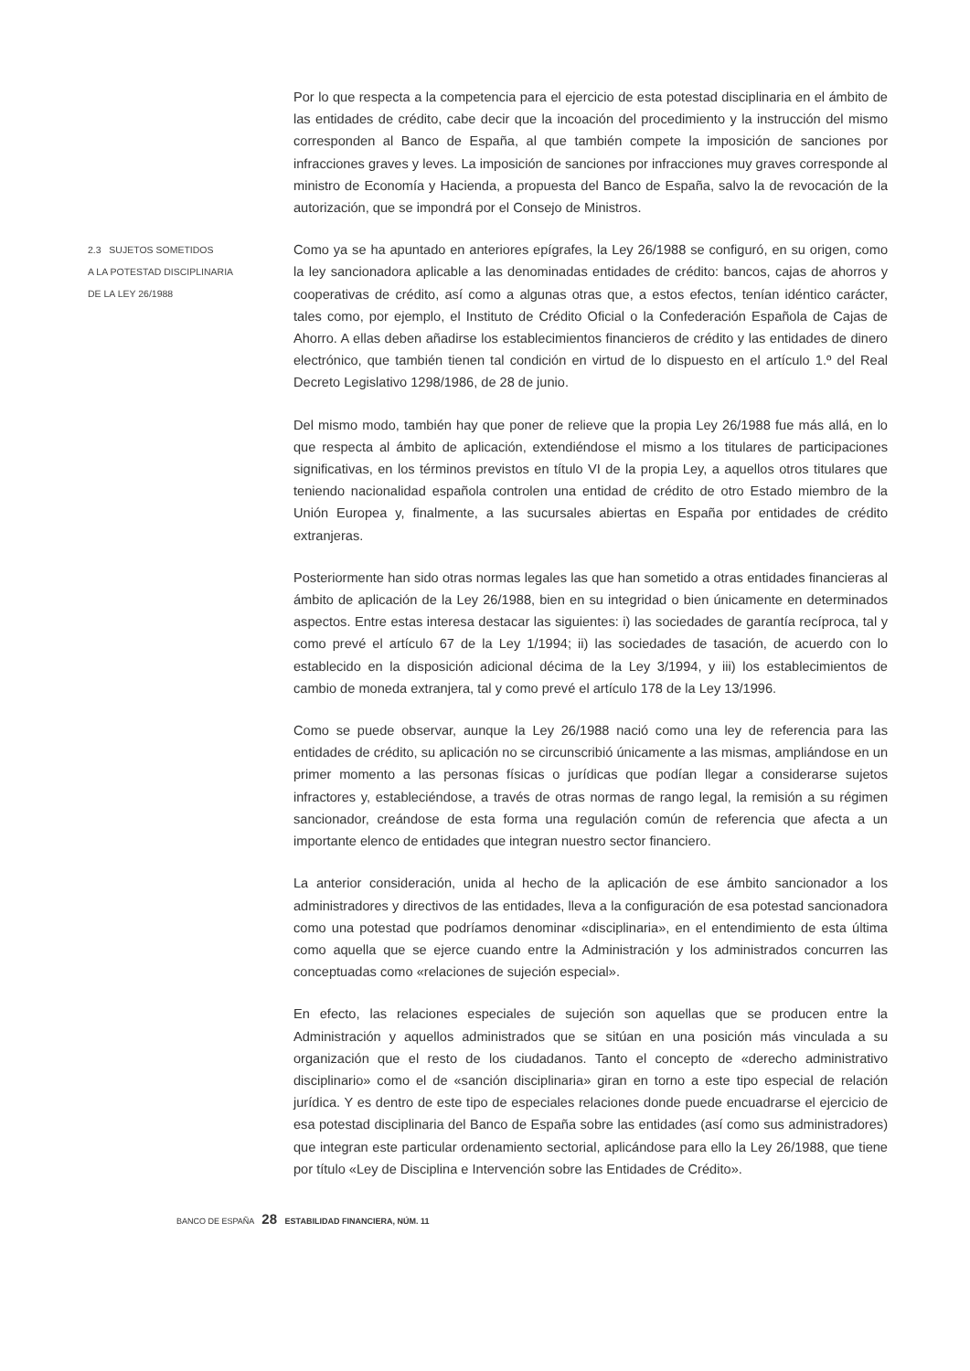Por lo que respecta a la competencia para el ejercicio de esta potestad disciplinaria en el ámbito de las entidades de crédito, cabe decir que la incoación del procedimiento y la instrucción del mismo corresponden al Banco de España, al que también compete la imposición de sanciones por infracciones graves y leves. La imposición de sanciones por infracciones muy graves corresponde al ministro de Economía y Hacienda, a propuesta del Banco de España, salvo la de revocación de la autorización, que se impondrá por el Consejo de Ministros.
2.3 SUJETOS SOMETIDOS
A LA POTESTAD DISCIPLINARIA
DE LA LEY 26/1988
Como ya se ha apuntado en anteriores epígrafes, la Ley 26/1988 se configuró, en su origen, como la ley sancionadora aplicable a las denominadas entidades de crédito: bancos, cajas de ahorros y cooperativas de crédito, así como a algunas otras que, a estos efectos, tenían idéntico carácter, tales como, por ejemplo, el Instituto de Crédito Oficial o la Confederación Española de Cajas de Ahorro. A ellas deben añadirse los establecimientos financieros de crédito y las entidades de dinero electrónico, que también tienen tal condición en virtud de lo dispuesto en el artículo 1.º del Real Decreto Legislativo 1298/1986, de 28 de junio.
Del mismo modo, también hay que poner de relieve que la propia Ley 26/1988 fue más allá, en lo que respecta al ámbito de aplicación, extendiéndose el mismo a los titulares de participaciones significativas, en los términos previstos en título VI de la propia Ley, a aquellos otros titulares que teniendo nacionalidad española controlen una entidad de crédito de otro Estado miembro de la Unión Europea y, finalmente, a las sucursales abiertas en España por entidades de crédito extranjeras.
Posteriormente han sido otras normas legales las que han sometido a otras entidades financieras al ámbito de aplicación de la Ley 26/1988, bien en su integridad o bien únicamente en determinados aspectos. Entre estas interesa destacar las siguientes: i) las sociedades de garantía recíproca, tal y como prevé el artículo 67 de la Ley 1/1994; ii) las sociedades de tasación, de acuerdo con lo establecido en la disposición adicional décima de la Ley 3/1994, y iii) los establecimientos de cambio de moneda extranjera, tal y como prevé el artículo 178 de la Ley 13/1996.
Como se puede observar, aunque la Ley 26/1988 nació como una ley de referencia para las entidades de crédito, su aplicación no se circunscribió únicamente a las mismas, ampliándose en un primer momento a las personas físicas o jurídicas que podían llegar a considerarse sujetos infractores y, estableciéndose, a través de otras normas de rango legal, la remisión a su régimen sancionador, creándose de esta forma una regulación común de referencia que afecta a un importante elenco de entidades que integran nuestro sector financiero.
La anterior consideración, unida al hecho de la aplicación de ese ámbito sancionador a los administradores y directivos de las entidades, lleva a la configuración de esa potestad sancionadora como una potestad que podríamos denominar «disciplinaria», en el entendimiento de esta última como aquella que se ejerce cuando entre la Administración y los administrados concurren las conceptuadas como «relaciones de sujeción especial».
En efecto, las relaciones especiales de sujeción son aquellas que se producen entre la Administración y aquellos administrados que se sitúan en una posición más vinculada a su organización que el resto de los ciudadanos. Tanto el concepto de «derecho administrativo disciplinario» como el de «sanción disciplinaria» giran en torno a este tipo especial de relación jurídica. Y es dentro de este tipo de especiales relaciones donde puede encuadrarse el ejercicio de esa potestad disciplinaria del Banco de España sobre las entidades (así como sus administradores) que integran este particular ordenamiento sectorial, aplicándose para ello la Ley 26/1988, que tiene por título «Ley de Disciplina e Intervención sobre las Entidades de Crédito».
BANCO DE ESPAÑA 28 ESTABILIDAD FINANCIERA, NÚM. 11